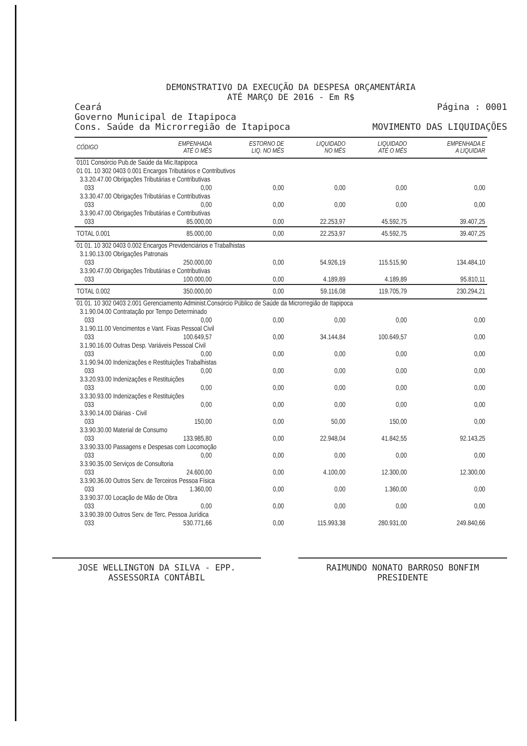DEMONSTRATIVO DA EXECUÇÃO DA DESPESA ORÇAMENTÁRIA
ATÉ MARÇO DE 2016 - Em R$
Ceará Página : 0001
Governo Municipal de Itapipoca
Cons. Saúde da Microrregião de Itapipoca MOVIMENTO DAS LIQUIDAÇÕES
| CÓDIGO | EMPENHADA ATÉ O MÊS | ESTORNO DE LIQ. NO MÊS | LIQUIDADO NO MÊS | LIQUIDADO ATÉ O MÊS | EMPENHADA E A LIQUIDAR |
| --- | --- | --- | --- | --- | --- |
| 0101 Consórcio Pub.de Saúde da Mic.Itapipoca | | | | | |
| 01 01. 10 302 0403 0.001 Encargos Tributários e Contributivos | | | | | |
| 3.3.20.47.00 Obrigações Tributárias e Contributivas | | | | | |
| 033 | 0,00 | 0,00 | 0,00 | 0,00 | 0,00 |
| 3.3.30.47.00 Obrigações Tributárias e Contributivas | | | | | |
| 033 | 0,00 | 0,00 | 0,00 | 0,00 | 0,00 |
| 3.3.90.47.00 Obrigações Tributárias e Contributivas | | | | | |
| 033 | 85.000,00 | 0,00 | 22.253,97 | 45.592,75 | 39.407,25 |
| TOTAL 0.001 | 85.000,00 | 0,00 | 22.253,97 | 45.592,75 | 39.407,25 |
| 01 01. 10 302 0403 0.002 Encargos Previdenciários e Trabalhistas | | | | | |
| 3.1.90.13.00 Obrigações Patronais | | | | | |
| 033 | 250.000,00 | 0,00 | 54.926,19 | 115.515,90 | 134.484,10 |
| 3.3.90.47.00 Obrigações Tributárias e Contributivas | | | | | |
| 033 | 100.000,00 | 0,00 | 4.189,89 | 4.189,89 | 95.810,11 |
| TOTAL 0.002 | 350.000,00 | 0,00 | 59.116,08 | 119.705,79 | 230.294,21 |
| 01 01. 10 302 0403 2.001 Gerenciamento Administ.Consórcio Público de Saúde da Microrregião de Itapipoca | | | | | |
| 3.1.90.04.00 Contratação por Tempo Determinado | | | | | |
| 033 | 0,00 | 0,00 | 0,00 | 0,00 | 0,00 |
| 3.1.90.11.00 Vencimentos e Vant. Fixas Pessoal Civil | | | | | |
| 033 | 100.649,57 | 0,00 | 34.144,84 | 100.649,57 | 0,00 |
| 3.1.90.16.00 Outras Desp. Variáveis Pessoal Civil | | | | | |
| 033 | 0,00 | 0,00 | 0,00 | 0,00 | 0,00 |
| 3.1.90.94.00 Indenizações e Restituições Trabalhistas | | | | | |
| 033 | 0,00 | 0,00 | 0,00 | 0,00 | 0,00 |
| 3.3.20.93.00 Indenizações e Restituições | | | | | |
| 033 | 0,00 | 0,00 | 0,00 | 0,00 | 0,00 |
| 3.3.30.93.00 Indenizações e Restituições | | | | | |
| 033 | 0,00 | 0,00 | 0,00 | 0,00 | 0,00 |
| 3.3.90.14.00 Diárias - Civil | | | | | |
| 033 | 150,00 | 0,00 | 50,00 | 150,00 | 0,00 |
| 3.3.90.30.00 Material de Consumo | | | | | |
| 033 | 133.985,80 | 0,00 | 22.948,04 | 41.842,55 | 92.143,25 |
| 3.3.90.33.00 Passagens e Despesas com Locomoção | | | | | |
| 033 | 0,00 | 0,00 | 0,00 | 0,00 | 0,00 |
| 3.3.90.35.00 Serviços de Consultoria | | | | | |
| 033 | 24.600,00 | 0,00 | 4.100,00 | 12.300,00 | 12.300,00 |
| 3.3.90.36.00 Outros Serv. de Terceiros Pessoa Física | | | | | |
| 033 | 1.360,00 | 0,00 | 0,00 | 1.360,00 | 0,00 |
| 3.3.90.37.00 Locação de Mão de Obra | | | | | |
| 033 | 0,00 | 0,00 | 0,00 | 0,00 | 0,00 |
| 3.3.90.39.00 Outros Serv. de Terc. Pessoa Jurídica | | | | | |
| 033 | 530.771,66 | 0,00 | 115.993,38 | 280.931,00 | 249.840,66 |
JOSE WELLINGTON DA SILVA - EPP.
ASSESSORIA CONTÁBIL
RAIMUNDO NONATO BARROSO BONFIM
PRESIDENTE